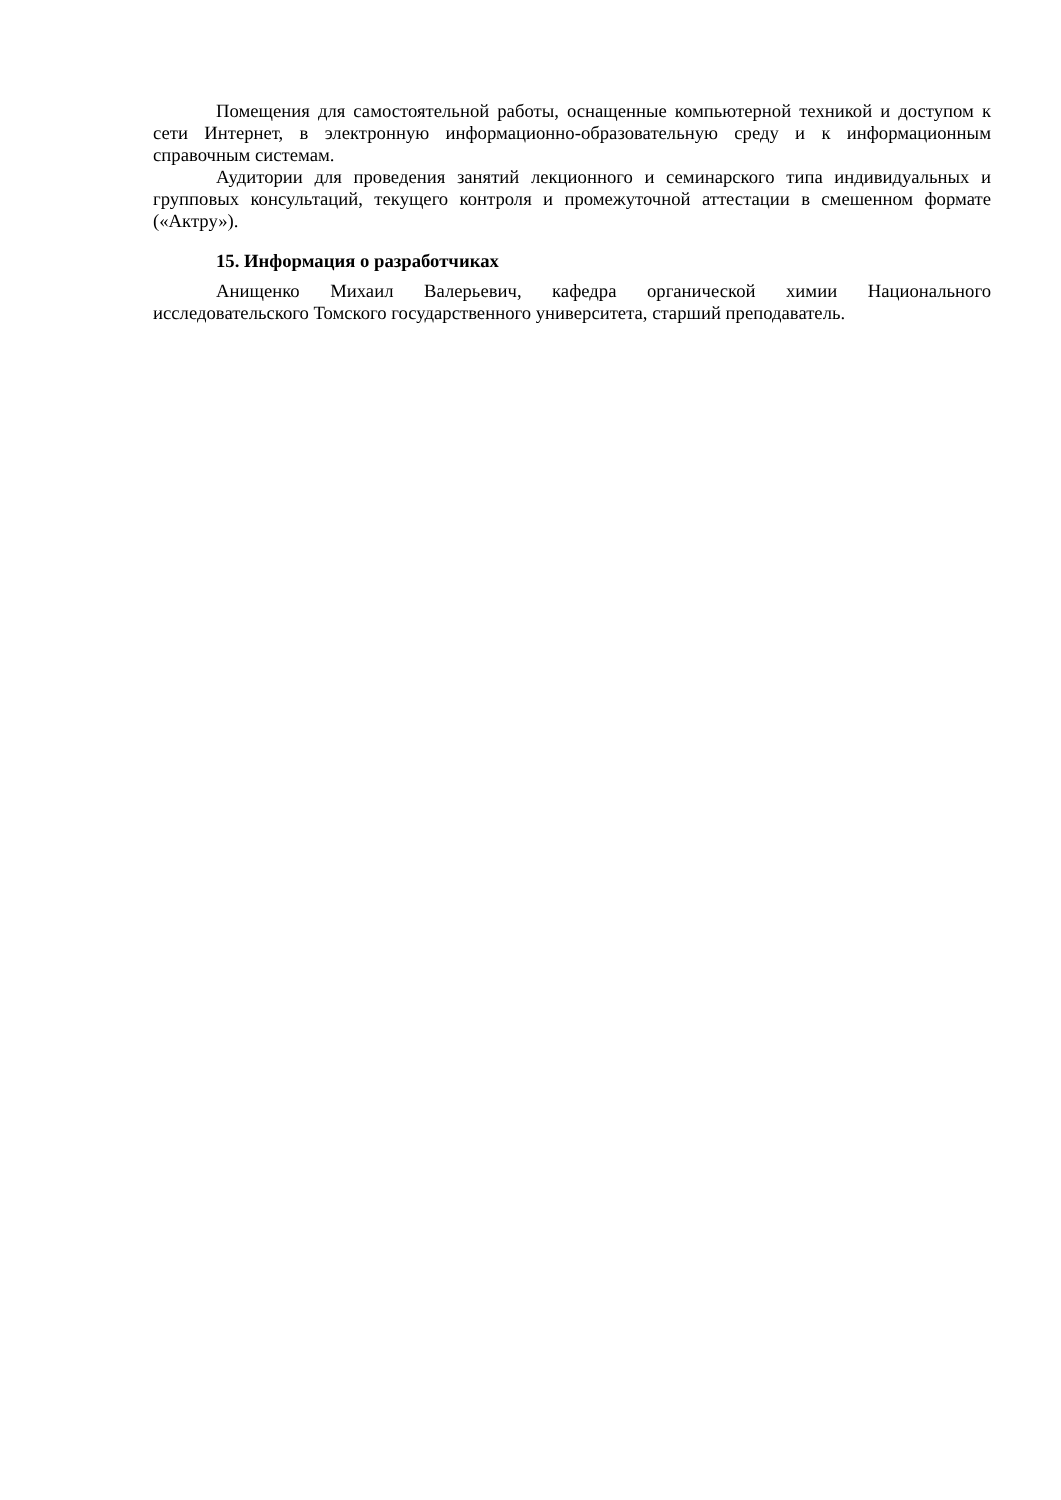Помещения для самостоятельной работы, оснащенные компьютерной техникой и доступом к сети Интернет, в электронную информационно-образовательную среду и к информационным справочным системам.
Аудитории для проведения занятий лекционного и семинарского типа индивидуальных и групповых консультаций, текущего контроля и промежуточной аттестации в смешенном формате («Актру»).
15. Информация о разработчиках
Анищенко Михаил Валерьевич, кафедра органической химии Национального исследовательского Томского государственного университета, старший преподаватель.